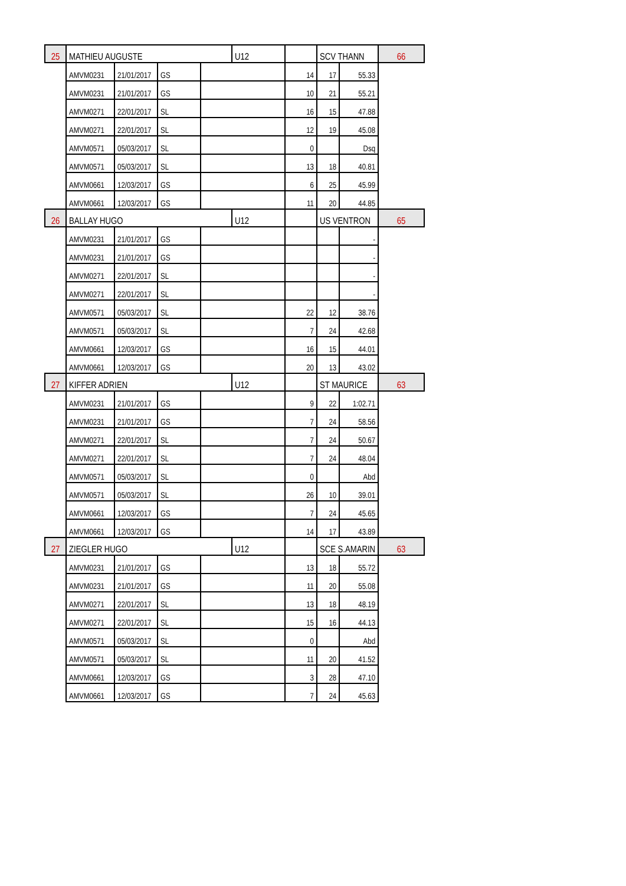| 25 | MATHIEU AUGUSTE | | | | U12 | | SCV THANN | | 66 |
| | AMVM0231 | 21/01/2017 | GS | | | 14 | 17 | 55.33 | |
| | AMVM0231 | 21/01/2017 | GS | | | 10 | 21 | 55.21 | |
| | AMVM0271 | 22/01/2017 | SL | | | 16 | 15 | 47.88 | |
| | AMVM0271 | 22/01/2017 | SL | | | 12 | 19 | 45.08 | |
| | AMVM0571 | 05/03/2017 | SL | | | 0 | | Dsq | |
| | AMVM0571 | 05/03/2017 | SL | | | 13 | 18 | 40.81 | |
| | AMVM0661 | 12/03/2017 | GS | | | 6 | 25 | 45.99 | |
| | AMVM0661 | 12/03/2017 | GS | | | 11 | 20 | 44.85 | |
| 26 | BALLAY HUGO | | | | U12 | | US VENTRON | | 65 |
| | AMVM0231 | 21/01/2017 | GS | | | | | - | |
| | AMVM0231 | 21/01/2017 | GS | | | | | - | |
| | AMVM0271 | 22/01/2017 | SL | | | | | - | |
| | AMVM0271 | 22/01/2017 | SL | | | | | - | |
| | AMVM0571 | 05/03/2017 | SL | | | 22 | 12 | 38.76 | |
| | AMVM0571 | 05/03/2017 | SL | | | 7 | 24 | 42.68 | |
| | AMVM0661 | 12/03/2017 | GS | | | 16 | 15 | 44.01 | |
| | AMVM0661 | 12/03/2017 | GS | | | 20 | 13 | 43.02 | |
| 27 | KIFFER ADRIEN | | | | U12 | | ST MAURICE | | 63 |
| | AMVM0231 | 21/01/2017 | GS | | | 9 | 22 | 1:02.71 | |
| | AMVM0231 | 21/01/2017 | GS | | | 7 | 24 | 58.56 | |
| | AMVM0271 | 22/01/2017 | SL | | | 7 | 24 | 50.67 | |
| | AMVM0271 | 22/01/2017 | SL | | | 7 | 24 | 48.04 | |
| | AMVM0571 | 05/03/2017 | SL | | | 0 | | Abd | |
| | AMVM0571 | 05/03/2017 | SL | | | 26 | 10 | 39.01 | |
| | AMVM0661 | 12/03/2017 | GS | | | 7 | 24 | 45.65 | |
| | AMVM0661 | 12/03/2017 | GS | | | 14 | 17 | 43.89 | |
| 27 | ZIEGLER HUGO | | | | U12 | | SCE S.AMARIN | | 63 |
| | AMVM0231 | 21/01/2017 | GS | | | 13 | 18 | 55.72 | |
| | AMVM0231 | 21/01/2017 | GS | | | 11 | 20 | 55.08 | |
| | AMVM0271 | 22/01/2017 | SL | | | 13 | 18 | 48.19 | |
| | AMVM0271 | 22/01/2017 | SL | | | 15 | 16 | 44.13 | |
| | AMVM0571 | 05/03/2017 | SL | | | 0 | | Abd | |
| | AMVM0571 | 05/03/2017 | SL | | | 11 | 20 | 41.52 | |
| | AMVM0661 | 12/03/2017 | GS | | | 3 | 28 | 47.10 | |
| | AMVM0661 | 12/03/2017 | GS | | | 7 | 24 | 45.63 | |